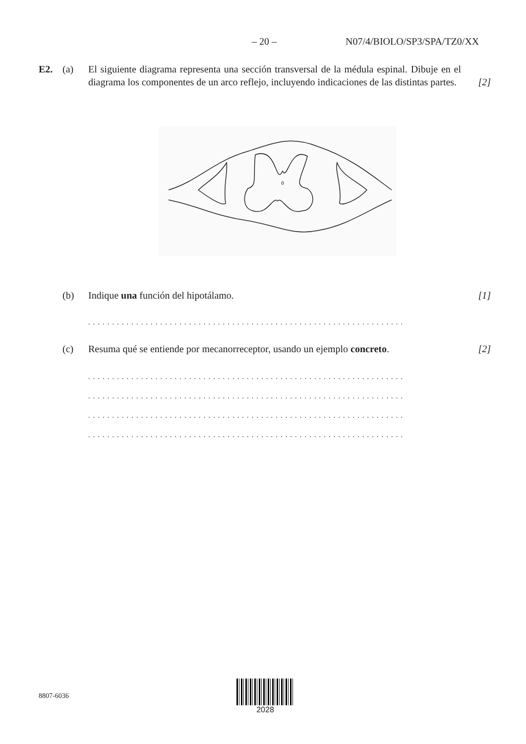– 20 – N07/4/BIOLO/SP3/SPA/TZ0/XX
E2. (a) El siguiente diagrama representa una sección transversal de la médula espinal. Dibuje en el diagrama los componentes de un arco reflejo, incluyendo indicaciones de las distintas partes.
[2]
(b) Indique una función del hipotálamo.
[1]
..................................................................
(c) Resuma qué se entiende por mecanorreceptor, usando un ejemplo concreto.
[2]
..................................................................
..................................................................
..................................................................
..................................................................
8807-6036
2028